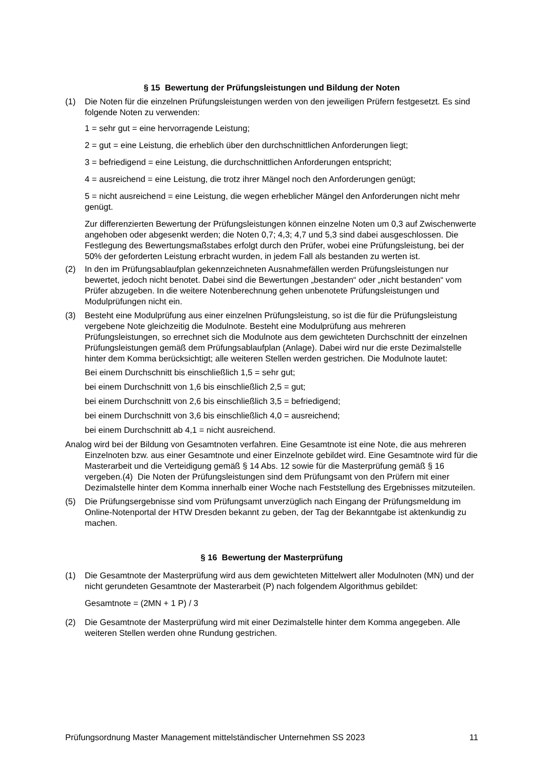§ 15 Bewertung der Prüfungsleistungen und Bildung der Noten
(1) Die Noten für die einzelnen Prüfungsleistungen werden von den jeweiligen Prüfern fest­gesetzt. Es sind folgende Noten zu verwenden:
1 = sehr gut = eine hervorragende Leistung;
2 = gut = eine Leistung, die erheblich über den durchschnittlichen Anforderungen liegt;
3 = befriedigend = eine Leistung, die durchschnittlichen Anforderungen entspricht;
4 = ausreichend = eine Leistung, die trotz ihrer Mängel noch den Anforderungen genügt;
5 = nicht ausreichend = eine Leistung, die wegen erheblicher Mängel den Anforderun­gen nicht mehr genügt.
Zur differenzierten Bewertung der Prüfungsleistungen können einzelne Noten um 0,3 auf Zwischenwerte angehoben oder abgesenkt werden; die Noten 0,7; 4,3; 4,7 und 5,3 sind dabei ausgeschlossen. Die Festlegung des Bewertungsmaßstabes erfolgt durch den Prüfer, wobei eine Prüfungsleistung, bei der 50% der geforderten Leistung erbracht wur­den, in jedem Fall als bestanden zu werten ist.
(2) In den im Prüfungsablaufplan gekennzeichneten Ausnahmefällen werden Prüfungsleis­tungen nur bewertet, jedoch nicht benotet. Dabei sind die Bewertungen „bestanden“ o­der „nicht bestanden“ vom Prüfer abzugeben. In die weitere Notenberechnung gehen unbenotete Prüfungsleistungen und Modulprüfungen nicht ein.
(3) Besteht eine Modulprüfung aus einer einzelnen Prüfungsleistung, so ist die für die Prü­fungsleistung vergebene Note gleichzeitig die Modulnote. Besteht eine Modulprüfung aus mehreren Prüfungsleistungen, so errechnet sich die Modulnote aus dem gewichte­ten Durchschnitt der einzelnen Prüfungsleistungen gemäß dem Prüfungsablaufplan (An­lage). Dabei wird nur die erste Dezimalstelle hinter dem Komma berücksichtigt; alle wei­teren Stellen werden gestrichen. Die Modulnote lautet:
Bei einem Durchschnitt bis einschließlich 1,5 = sehr gut;
bei einem Durchschnitt von 1,6 bis einschließlich 2,5 = gut;
bei einem Durchschnitt von 2,6 bis einschließlich 3,5 = befriedigend;
bei einem Durchschnitt von 3,6 bis einschließlich 4,0 = ausreichend;
bei einem Durchschnitt ab 4,1 = nicht ausreichend.
Analog wird bei der Bildung von Gesamtnoten verfahren. Eine Gesamtnote ist eine Note, die aus mehreren Einzelnoten bzw. aus einer Gesamtnote und einer Einzelnote gebildet wird. Eine Gesamtnote wird für die Masterarbeit und die Verteidigung gemäß § 14 Abs. 12 sowie für die Masterprüfung gemäß § 16 vergeben.(4) Die Noten der Prüfungsleis­tungen sind dem Prüfungsamt von den Prüfern mit einer Dezimalstelle hinter dem Komma innerhalb einer Woche nach Feststellung des Ergebnisses mitzuteilen.
(5) Die Prüfungsergebnisse sind vom Prüfungsamt unverzüglich nach Eingang der Prü­fungsmeldung im Online-Notenportal der HTW Dresden bekannt zu geben, der Tag der Bekanntgabe ist aktenkundig zu machen.
§ 16 Bewertung der Masterprüfung
(1) Die Gesamtnote der Masterprüfung wird aus dem gewichteten Mittelwert aller Modulno­ten (MN) und der nicht gerundeten Gesamtnote der Masterarbeit (P) nach folgendem Al­gorithmus gebildet:
Gesamtnote = (2MN + 1 P) / 3
(2) Die Gesamtnote der Masterprüfung wird mit einer Dezimalstelle hinter dem Komma an­gegeben. Alle weiteren Stellen werden ohne Rundung gestrichen.
Prüfungsordnung Master Management mittelständischer Unternehmen SS 2023 11